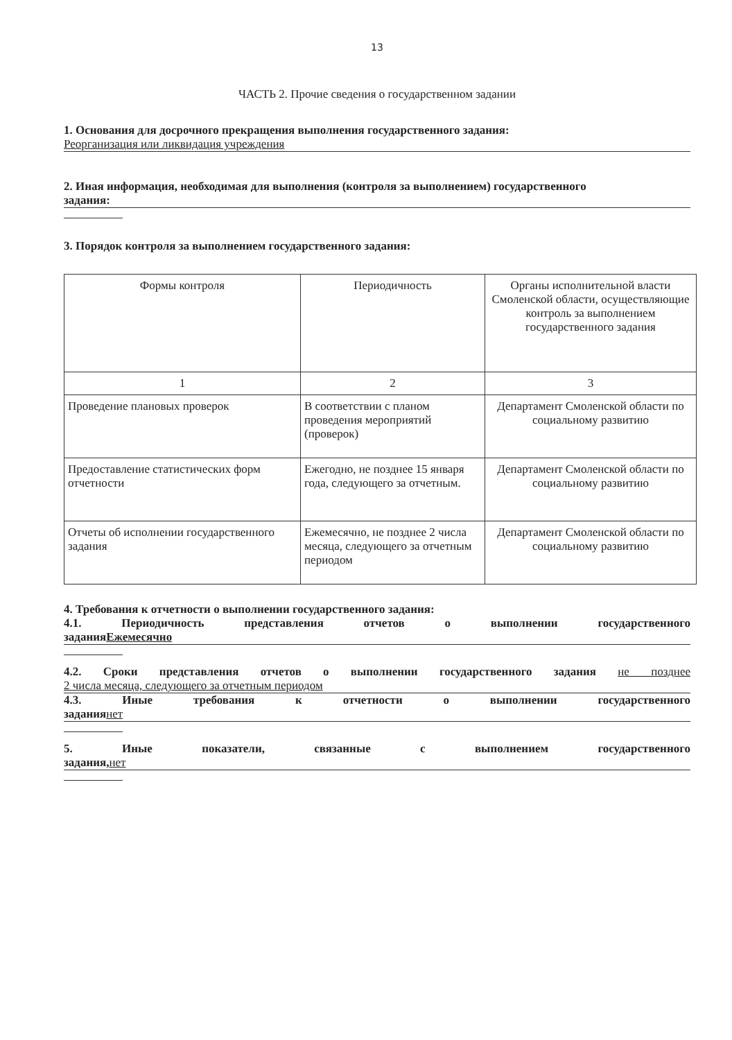13
ЧАСТЬ 2. Прочие сведения о государственном задании
1. Основания для досрочного прекращения выполнения государственного задания:
Реорганизация или ликвидация учреждения
2. Иная информация, необходимая для выполнения (контроля за выполнением) государственного
задания:
3. Порядок контроля за выполнением государственного задания:
| Формы контроля | Периодичность | Органы исполнительной власти Смоленской области, осуществляющие контроль за выполнением государственного задания |
| 1 | 2 | 3 |
| Проведение плановых проверок | В соответствии с планом проведения мероприятий (проверок) | Департамент Смоленской области по социальному развитию |
| Предоставление статистических форм отчетности | Ежегодно, не позднее 15 января года, следующего за отчетным. | Департамент Смоленской области по социальному развитию |
| Отчеты об исполнении государственного задания | Ежемесячно, не позднее 2 числа месяца, следующего за отчетным периодом | Департамент Смоленской области по социальному развитию |
4. Требования к отчетности о выполнении государственного задания:
4.1. Периодичность представления отчетов о выполнении государственного
заданияЕжемесячно
4.2. Сроки представления отчетов о выполнении государственного задания не позднее
2 числа месяца, следующего за отчетным периодом
4.3. Иные требования к отчетности о выполнении государственного
задания нет
5. Иные показатели, связанные с выполнением государственного
задания, нет